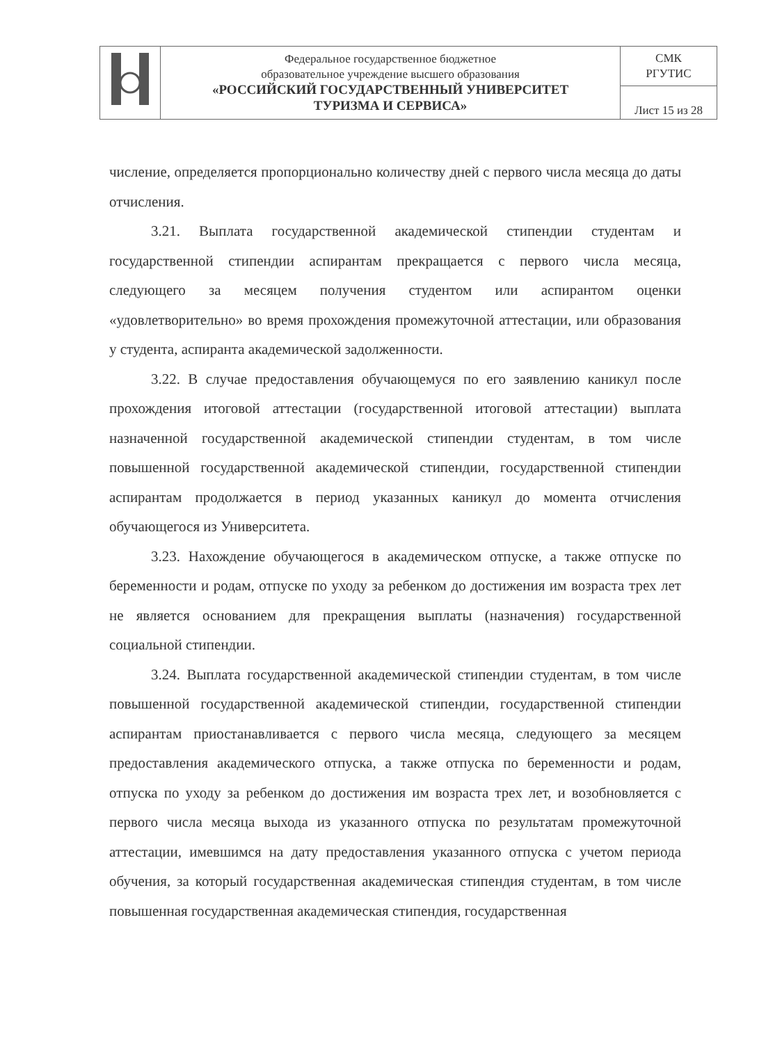| | Федеральное государственное бюджетное образовательное учреждение высшего образования «РОССИЙСКИЙ ГОСУДАРСТВЕННЫЙ УНИВЕРСИТЕТ ТУРИЗМА И СЕРВИСА» | СМК РГУТИС |
| | | Лист 15 из 28 |
числение, определяется пропорционально количеству дней с первого числа месяца до даты отчисления.
3.21. Выплата государственной академической стипендии студентам и государственной стипендии аспирантам прекращается с первого числа месяца, следующего за месяцем получения студентом или аспирантом оценки «удовлетворительно» во время прохождения промежуточной аттестации, или образования у студента, аспиранта академической задолженности.
3.22. В случае предоставления обучающемуся по его заявлению каникул после прохождения итоговой аттестации (государственной итоговой аттестации) выплата назначенной государственной академической стипендии студентам, в том числе повышенной государственной академической стипендии, государственной стипендии аспирантам продолжается в период указанных каникул до момента отчисления обучающегося из Университета.
3.23. Нахождение обучающегося в академическом отпуске, а также отпуске по беременности и родам, отпуске по уходу за ребенком до достижения им возраста трех лет не является основанием для прекращения выплаты (назначения) государственной социальной стипендии.
3.24. Выплата государственной академической стипендии студентам, в том числе повышенной государственной академической стипендии, государственной стипендии аспирантам приостанавливается с первого числа месяца, следующего за месяцем предоставления академического отпуска, а также отпуска по беременности и родам, отпуска по уходу за ребенком до достижения им возраста трех лет, и возобновляется с первого числа месяца выхода из указанного отпуска по результатам промежуточной аттестации, имевшимся на дату предоставления указанного отпуска с учетом периода обучения, за который государственная академическая стипендия студентам, в том числе повышенная государственная академическая стипендия, государственная